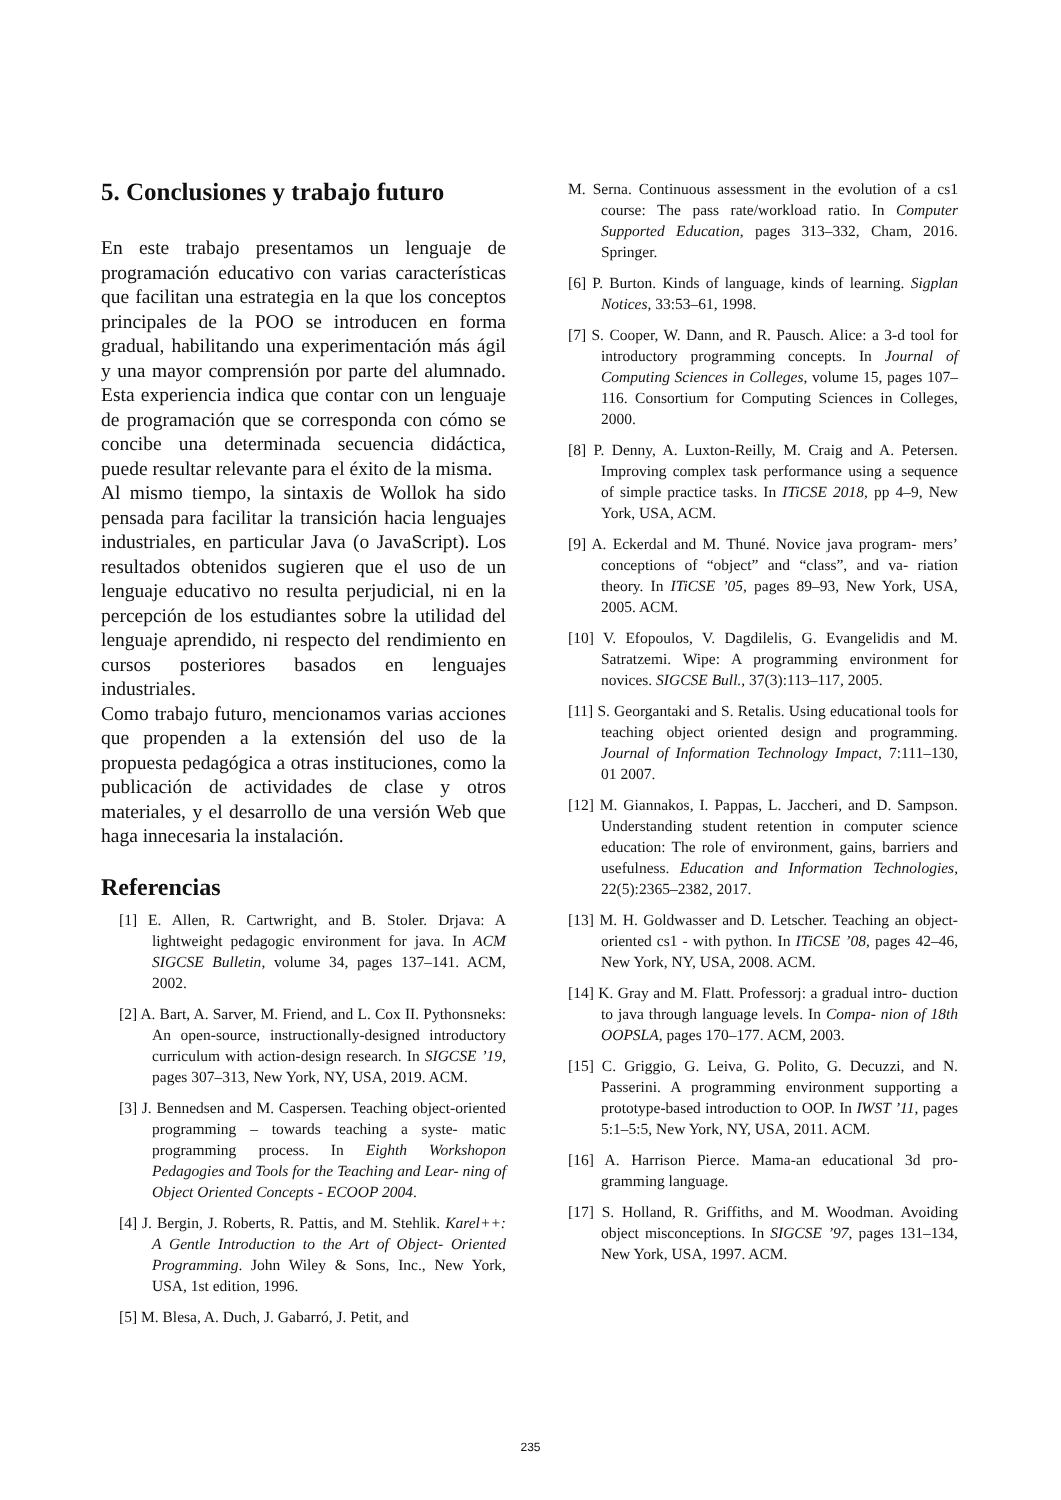5. Conclusiones y trabajo futuro
En este trabajo presentamos un lenguaje de programación educativo con varias caracterís­ticas que facilitan una estrategia en la que los conceptos principales de la POO se introducen en forma gradual, habilitando una experimen­tación más ágil y una mayor comprensión por parte del alumnado. Esta experiencia indica que contar con un lenguaje de programación que se corresponda con cómo se concibe una determinada secuencia didáctica, puede resultar relevante para el éxito de la misma.
Al mismo tiempo, la sintaxis de Wollok ha sido pensada para facilitar la transición hacia lenguajes industriales, en particular Java (o JavaScript). Los resultados obtenidos sugieren que el uso de un lenguaje educativo no resulta perjudicial, ni en la percepción de los estudian­tes sobre la utilidad del lenguaje aprendido, ni respecto del rendimiento en cursos posteriores basados en lenguajes industriales.
Como trabajo futuro, mencionamos varias ac­ciones que propenden a la extensión del uso de la propuesta pedagógica a otras instituciones, como la publicación de actividades de clase y otros materiales, y el desarrollo de una versión Web que haga innecesaria la instalación.
Referencias
[1] E. Allen, R. Cartwright, and B. Stoler. Drjava: A lightweight pedagogic environment for java. In ACM SIGCSE Bulletin, volume 34, pages 137–141. ACM, 2002.
[2] A. Bart, A. Sarver, M. Friend, and L. Cox II. Pythonsneks: An open-source, instructionally-designed introductory curriculum with action-design research. In SIGCSE ’19, pages 307–313, New York, NY, USA, 2019. ACM.
[3] J. Bennedsen and M. Caspersen. Teaching object-oriented programming – towards teaching a syste- matic programming process. In Eighth Workshopon Pedagogies and Tools for the Teaching and Lear- ning of Object Oriented Concepts - ECOOP 2004.
[4] J. Bergin, J. Roberts, R. Pattis, and M. Stehlik. Karel++: A Gentle Introduction to the Art of Object- Oriented Programming. John Wiley & Sons, Inc., New York, USA, 1st edition, 1996.
[5] M. Blesa, A. Duch, J. Gabarró, J. Petit, and
M. Serna. Continuous assessment in the evo­lution of a cs1 course: The pass rate/workload ratio. In Computer Supported Education, pages 313–332, Cham, 2016. Springer.
[6] P. Burton. Kinds of language, kinds of learning. Sigplan Notices, 33:53–61, 1998.
[7] S. Cooper, W. Dann, and R. Pausch. Alice: a 3-d tool for introductory programming concepts. In Journal of Computing Sciences in Colleges, volume 15, pages 107–116. Consortium for Computing Sciences in Colleges, 2000.
[8] P. Denny, A. Luxton-Reilly, M. Craig and A. Pe­tersen. Improving complex task performance using a sequence of simple practice tasks. In ITiCSE 2018, pp 4–9, New York, USA, ACM.
[9] A. Eckerdal and M. Thuné. Novice java program- mers’ conceptions of “object” and “class”, and va- riation theory. In ITiCSE ’05, pages 89–93, New York, USA, 2005. ACM.
[10] V. Efopoulos, V. Dagdilelis, G. Evangelidis and M. Satratzemi. Wipe: A programming environment for novices. SIGCSE Bull., 37(3):113–117, 2005.
[11] S. Georgantaki and S. Retalis. Using educa­tional tools for teaching object oriented design and programming. Journal of Information Technology Impact, 7:111–130, 01 2007.
[12] M. Giannakos, I. Pappas, L. Jaccheri, and D. Sampson. Understanding student retention in computer science education: The role of environment, gains, barriers and usefulness. Education and Information Technologies, 22(5):2365–2382, 2017.
[13] M. H. Goldwasser and D. Letscher. Teaching an object-oriented cs1 - with python. In ITiCSE ’08, pages 42–46, New York, NY, USA, 2008. ACM.
[14] K. Gray and M. Flatt. Professorj: a gradual intro- duction to java through language levels. In Compa- nion of 18th OOPSLA, pages 170–177. ACM, 2003.
[15] C. Griggio, G. Leiva, G. Polito, G. Decuzzi, and N. Passerini. A programming envir­onment supporting a prototype-based introd­uction to OOP. In IWST ’11, pages 5:1–5:5, New York, NY, USA, 2011. ACM.
[16] A. Harrison Pierce. Mama-an educational 3d pro­gramming language.
[17] S. Holland, R. Griffiths, and M. Woodman. Avoi­ding object misconceptions. In SIGCSE ’97, pages 131–134, New York, USA, 1997. ACM.
235